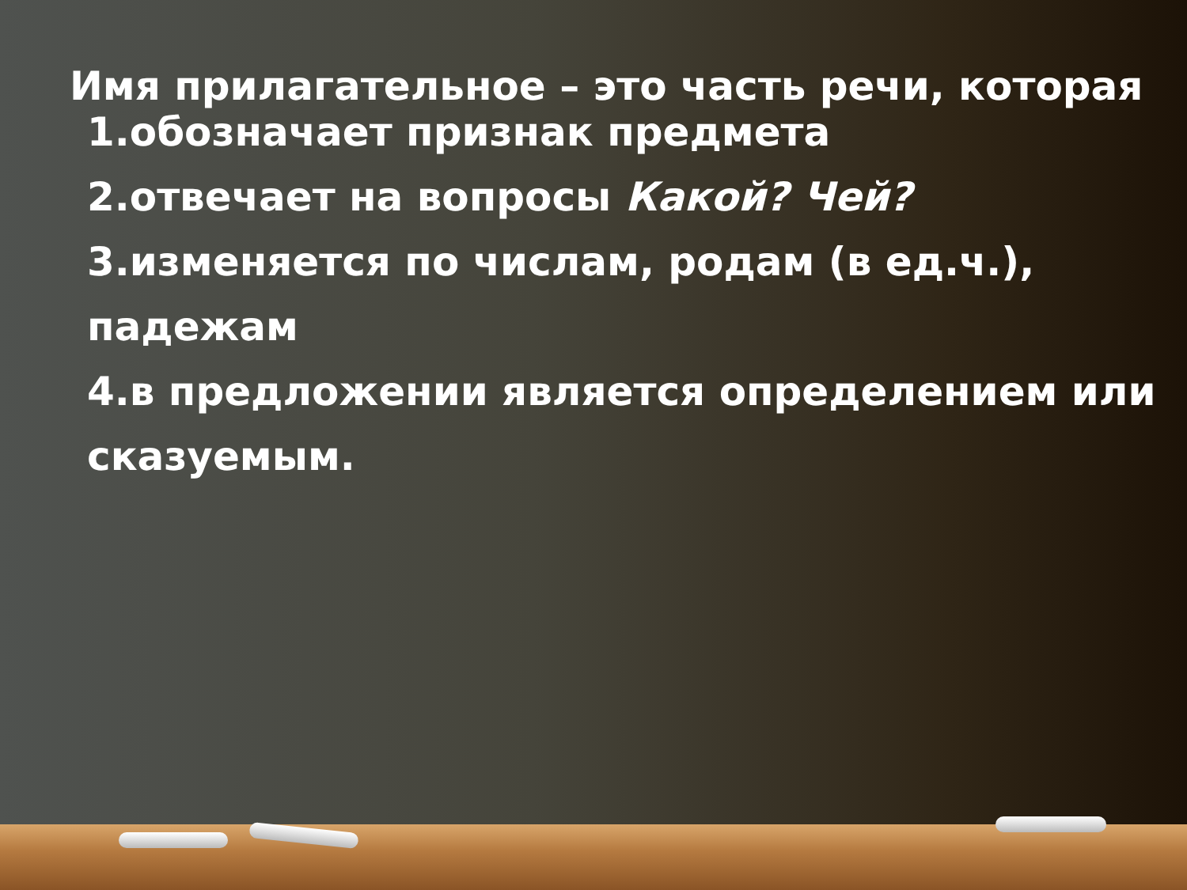Имя прилагательное – это часть речи, которая
1.обозначает признак предмета
2.отвечает на вопросы Какой? Чей?
3.изменяется по числам, родам (в ед.ч.), падежам
4.в предложении является определением или сказуемым.